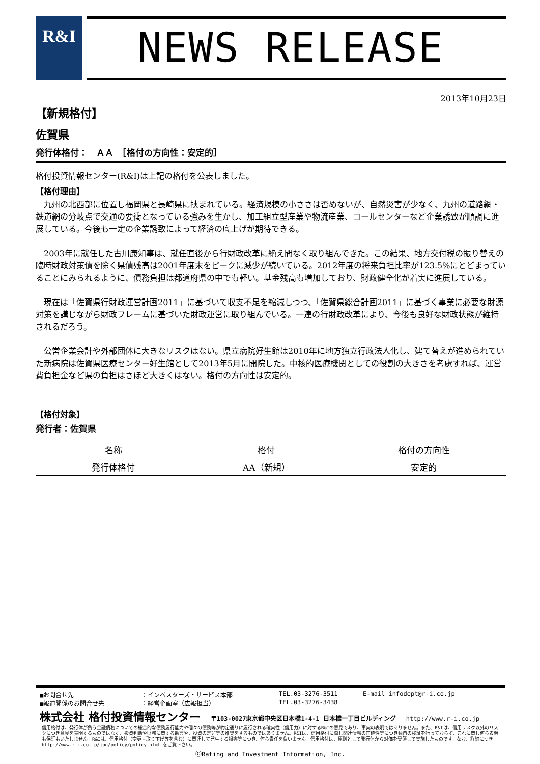R&I NEWS RELEASE
2013年10月23日
【新規格付】
佐賀県
発行体格付：　ＡＡ　［格付の方向性：安定的］
格付投資情報センター(R&I)は上記の格付を公表しました。
【格付理由】
　九州の北西部に位置し福岡県と長崎県に挟まれている。経済規模の小ささは否めないが、自然災害が少なく、九州の道路網・鉄道網の分岐点で交通の要衝となっている強みを生かし、加工組立型産業や物流産業、コールセンターなど企業誘致が順調に進展している。今後も一定の企業誘致によって経済の底上げが期待できる。
　2003年に就任した古川康知事は、就任直後から行財政改革に絶え間なく取り組んできた。この結果、地方交付税の振り替えの臨時財政対策債を除く県債残高は2001年度末をピークに減少が続いている。2012年度の将来負担比率が123.5%にとどまっていることにみられるように、債務負担は都道府県の中でも軽い。基金残高も増加しており、財政健全化が着実に進展している。
　現在は「佐賀県行財政運営計画2011」に基づいて収支不足を縮減しつつ、「佐賀県総合計画2011」に基づく事業に必要な財源対策を講じながら財政フレームに基づいた財政運営に取り組んでいる。一連の行財政改革により、今後も良好な財政状態が維持されるだろう。
　公営企業会計や外部団体に大きなリスクはない。県立病院好生館は2010年に地方独立行政法人化し、建て替えが進められていた新病院は佐賀県医療センター好生館として2013年5月に開院した。中核的医療機関としての役割の大きさを考慮すれば、運営費負担金など県の負担はさほど大きくはない。格付の方向性は安定的。
【格付対象】
発行者：佐賀県
| 名称 | 格付 | 格付の方向性 |
| --- | --- | --- |
| 発行体格付 | AA（新規） | 安定的 |
■お問合せ先 ：インベスターズ・サービス本部 TEL.03-3276-3511 E-mail infodept@r-i.co.jp
■報道関係のお問合せ先 ：経営企画室（広報担当） TEL.03-3276-3438
株式会社 格付投資情報センター 〒103-0027東京都中央区日本橋1-4-1 日本橋一丁目ビルディング http://www.r-i.co.jp
信用格付は、発行体が負う金融債務についての総合的な債務履行能力や個々の債務等が約定通りに履行される確実性（信用力）に対するR&Iの意見であり、事実の表明ではありません。また、R&Iは、信用リスク以外のリスクにつき意見を表明するものではなく、投資判断や財務に関する助言や、投資の是非等の推奨をするものではありません。R&Iは、信用格付に際し関連情報の正確性等につき独自の検証を行っておらず、これに関し何ら表明も保証もいたしません。R&Iは、信用格付（変更・取り下げ等を含む）に関連して発生する損害等につき、何ら責任を負いません。信用格付は、原則として発行体から対価を受領して実施したものです。なお、詳細につきhttp://www.r-i.co.jp/jpn/policy/policy.html をご覧下さい。
ⒸRating and Investment Information, Inc.